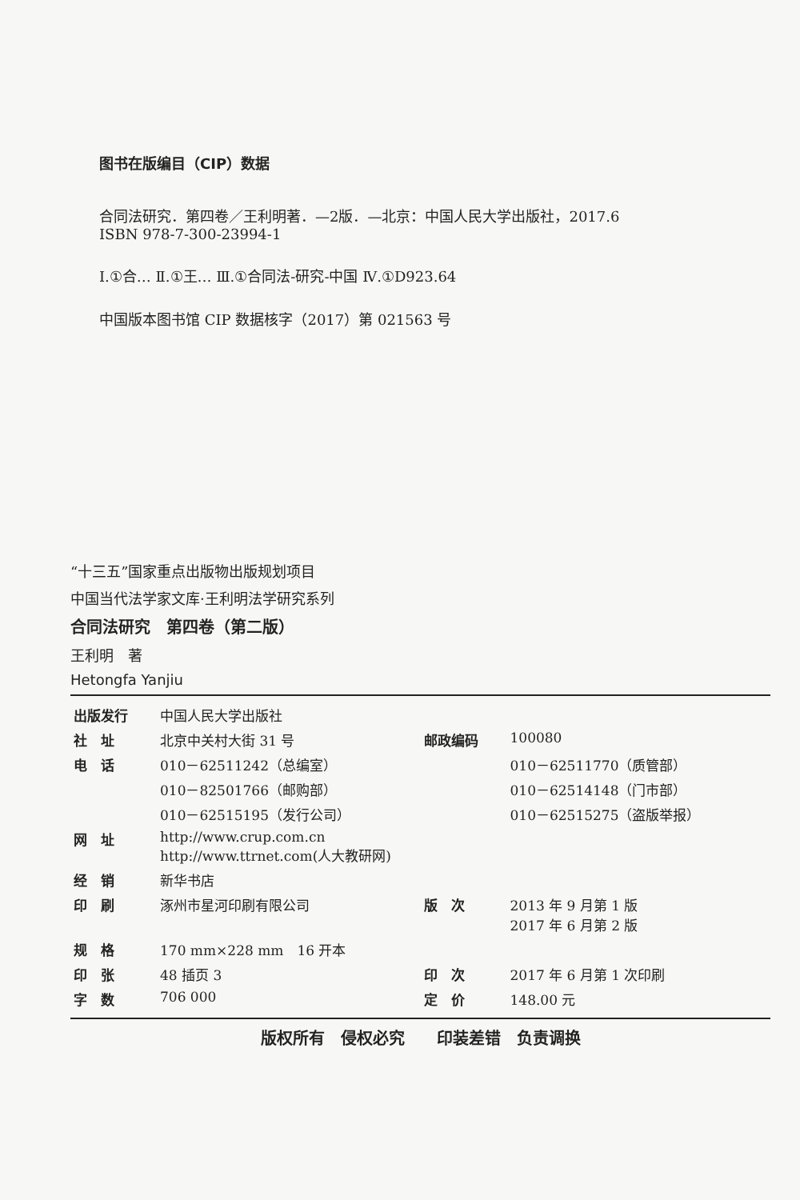图书在版编目（CIP）数据
合同法研究．第四卷／王利明著．—2版．—北京：中国人民大学出版社，2017.6
ISBN 978-7-300-23994-1
Ⅰ.①合… Ⅱ.①王… Ⅲ.①合同法-研究-中国 Ⅳ.①D923.64
中国版本图书馆 CIP 数据核字（2017）第 021563 号
“十三五”国家重点出版物出版规划项目
中国当代法学家文库·王利明法学研究系列
合同法研究　第四卷（第二版）
王利明　著
Hetongfa Yanjiu
| 出版发行 | 中国人民大学出版社 | | |
| 社 址 | 北京中关村大街 31 号 | 邮政编码 | 100080 |
| 电 话 | 010－62511242（总编室） | | 010－62511770（质管部） |
| | 010－82501766（邮购部） | | 010－62514148（门市部） |
| | 010－62515195（发行公司） | | 010－62515275（盗版举报） |
| 网 址 | http://www.crup.com.cn http://www.ttrnet.com(人大教研网) | | |
| 经 销 | 新华书店 | | |
| 印 刷 | 涿州市星河印刷有限公司 | 版 次 | 2013 年 9 月第 1 版 2017 年 6 月第 2 版 |
| 规 格 | 170 mm×228 mm 16 开本 | | |
| 印 张 | 48 插页 3 | 印 次 | 2017 年 6 月第 1 次印刷 |
| 字 数 | 706 000 | 定 价 | 148.00 元 |
版权所有　侵权必究　　印装差错　负责调换